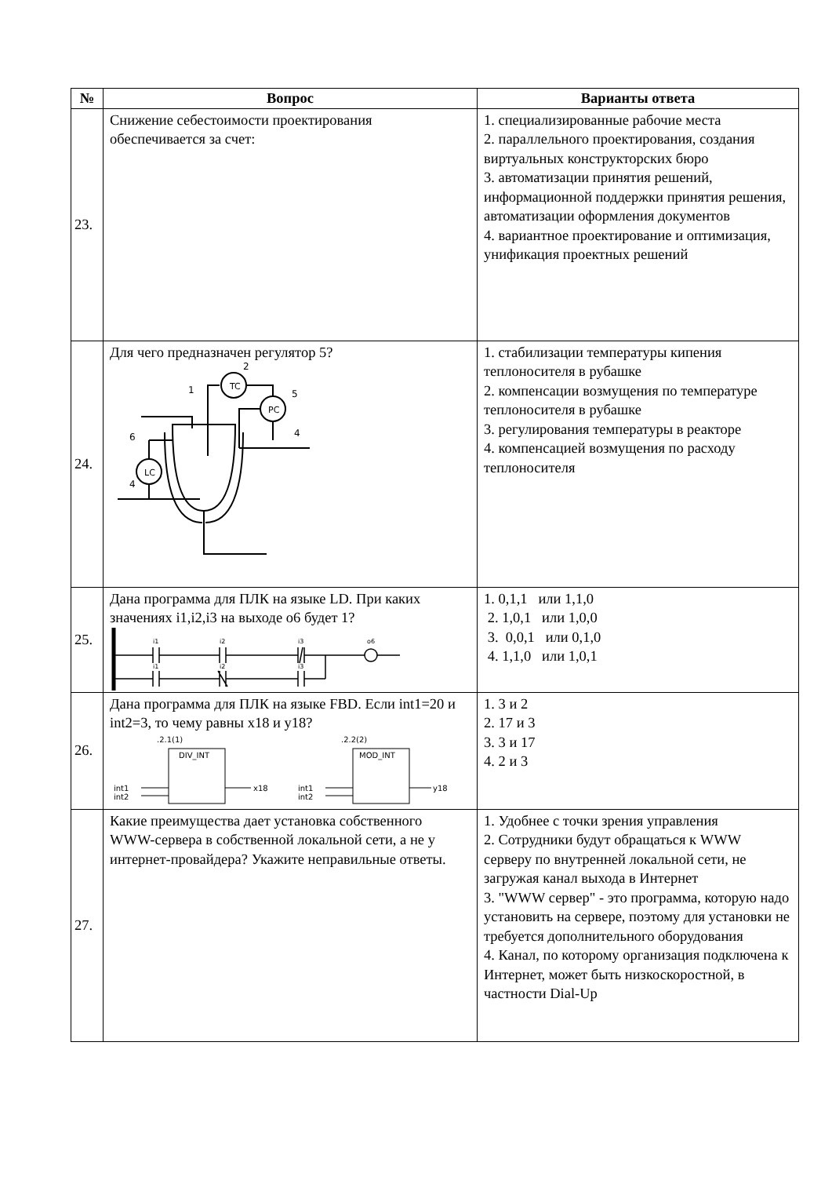| № | Вопрос | Варианты ответа |
| --- | --- | --- |
| 23. | Снижение себестоимости проектирования обеспечивается за счет: | 1. специализированные рабочие места 2. параллельного проектирования, создания виртуальных конструкторских бюро 3. автоматизации принятия решений, информационной поддержки принятия решения, автоматизации оформления документов 4. вариантное проектирование и оптимизация, унификация проектных решений |
| 24. | Для чего предназначен регулятор 5? TC PC LC 2 5 1 4 6 4 | 1. стабилизации температуры кипения теплоносителя в рубашке 2. компенсации возмущения по температуре теплоносителя в рубашке 3. регулирования температуры в реакторе 4. компенсацией возмущения по расходу теплоносителя |
| 25. | Дана программа для ПЛК на языке LD. При каких значениях i1,i2,i3 на выходе o6 будет 1? i1 i2 i3 o6 i1 i2 i3 | 1. 0,1,1 или 1,1,0 2. 1,0,1 или 1,0,0 3. 0,0,1 или 0,1,0 4. 1,1,0 или 1,0,1 |
| 26. | Дана программа для ПЛК на языке FBD. Если int1=20 и int2=3, то чему равны x18 и y18? .2.1(1) DIV_INT int1 int2 x18 .2.2(2) MOD_INT int1 int2 y18 | 1. 3 и 2 2. 17 и 3 3. 3 и 17 4. 2 и 3 |
| 27. | Какие преимущества дает установка собственного WWW-сервера в собственной локальной сети, а не у интернет-провайдера? Укажите неправильные ответы. | 1. Удобнее с точки зрения управления 2. Сотрудники будут обращаться к WWW серверу по внутренней локальной сети, не загружая канал выхода в Интернет 3. "WWW сервер" - это программа, которую надо установить на сервере, поэтому для установки не требуется дополнительного оборудования 4. Канал, по которому организация подключена к Интернет, может быть низкоскоростной, в частности Dial-Up |